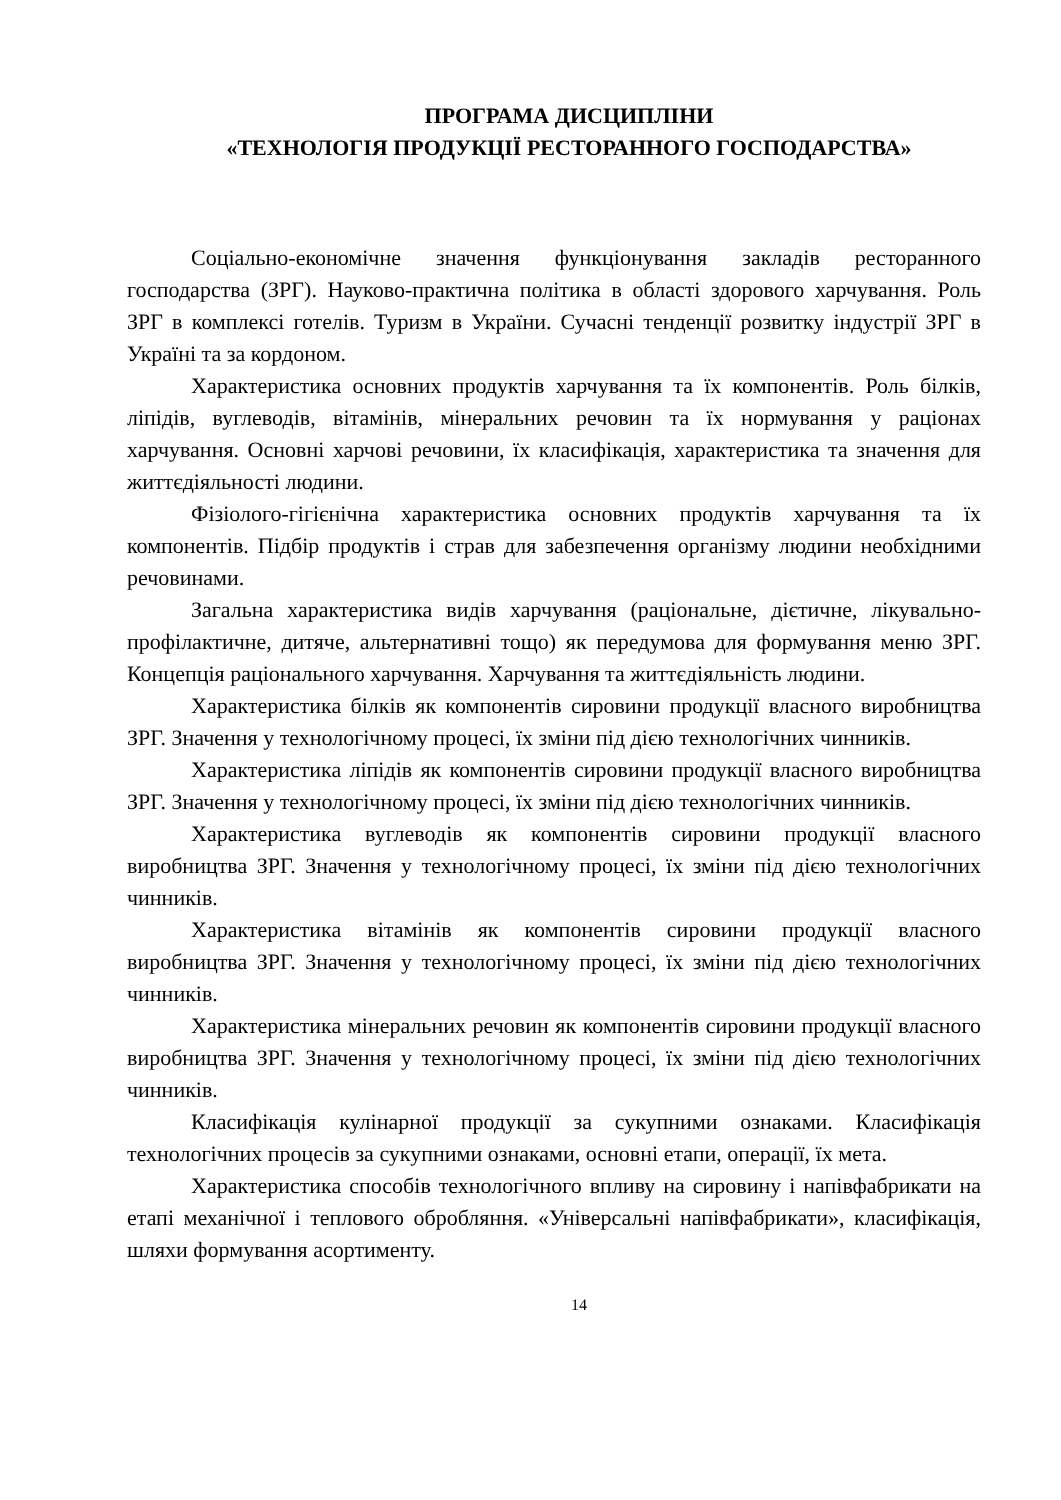ПРОГРАМА ДИСЦИПЛІНИ
«ТЕХНОЛОГІЯ ПРОДУКЦІЇ РЕСТОРАННОГО ГОСПОДАРСТВА»
Соціально-економічне значення функціонування закладів ресторанного господарства (ЗРГ). Науково-практична політика в області здорового харчування. Роль ЗРГ в комплексі готелів. Туризм в України. Сучасні тенденції розвитку індустрії ЗРГ в Україні та за кордоном.
Характеристика основних продуктів харчування та їх компонентів. Роль білків, ліпідів, вуглеводів, вітамінів, мінеральних речовин та їх нормування у раціонах харчування. Основні харчові речовини, їх класифікація, характеристика та значення для життєдіяльності людини.
Фізіолого-гігієнічна характеристика основних продуктів харчування та їх компонентів. Підбір продуктів і страв для забезпечення організму людини необхідними речовинами.
Загальна характеристика видів харчування (раціональне, дієтичне, лікувально-профілактичне, дитяче, альтернативні тощо) як передумова для формування меню ЗРГ. Концепція раціонального харчування. Харчування та життєдіяльність людини.
Характеристика білків як компонентів сировини продукції власного виробництва ЗРГ. Значення у технологічному процесі, їх зміни під дією технологічних чинників.
Характеристика ліпідів як компонентів сировини продукції власного виробництва ЗРГ. Значення у технологічному процесі, їх зміни під дією технологічних чинників.
Характеристика вуглеводів як компонентів сировини продукції власного виробництва ЗРГ. Значення у технологічному процесі, їх зміни під дією технологічних чинників.
Характеристика вітамінів як компонентів сировини продукції власного виробництва ЗРГ. Значення у технологічному процесі, їх зміни під дією технологічних чинників.
Характеристика мінеральних речовин як компонентів сировини продукції власного виробництва ЗРГ. Значення у технологічному процесі, їх зміни під дією технологічних чинників.
Класифікація кулінарної продукції за сукупними ознаками. Класифікація технологічних процесів за сукупними ознаками, основні етапи, операції, їх мета.
Характеристика способів технологічного впливу на сировину і напівфабрикати на етапі механічної і теплового обробляння. «Універсальні напівфабрикати», класифікація, шляхи формування асортименту.
14